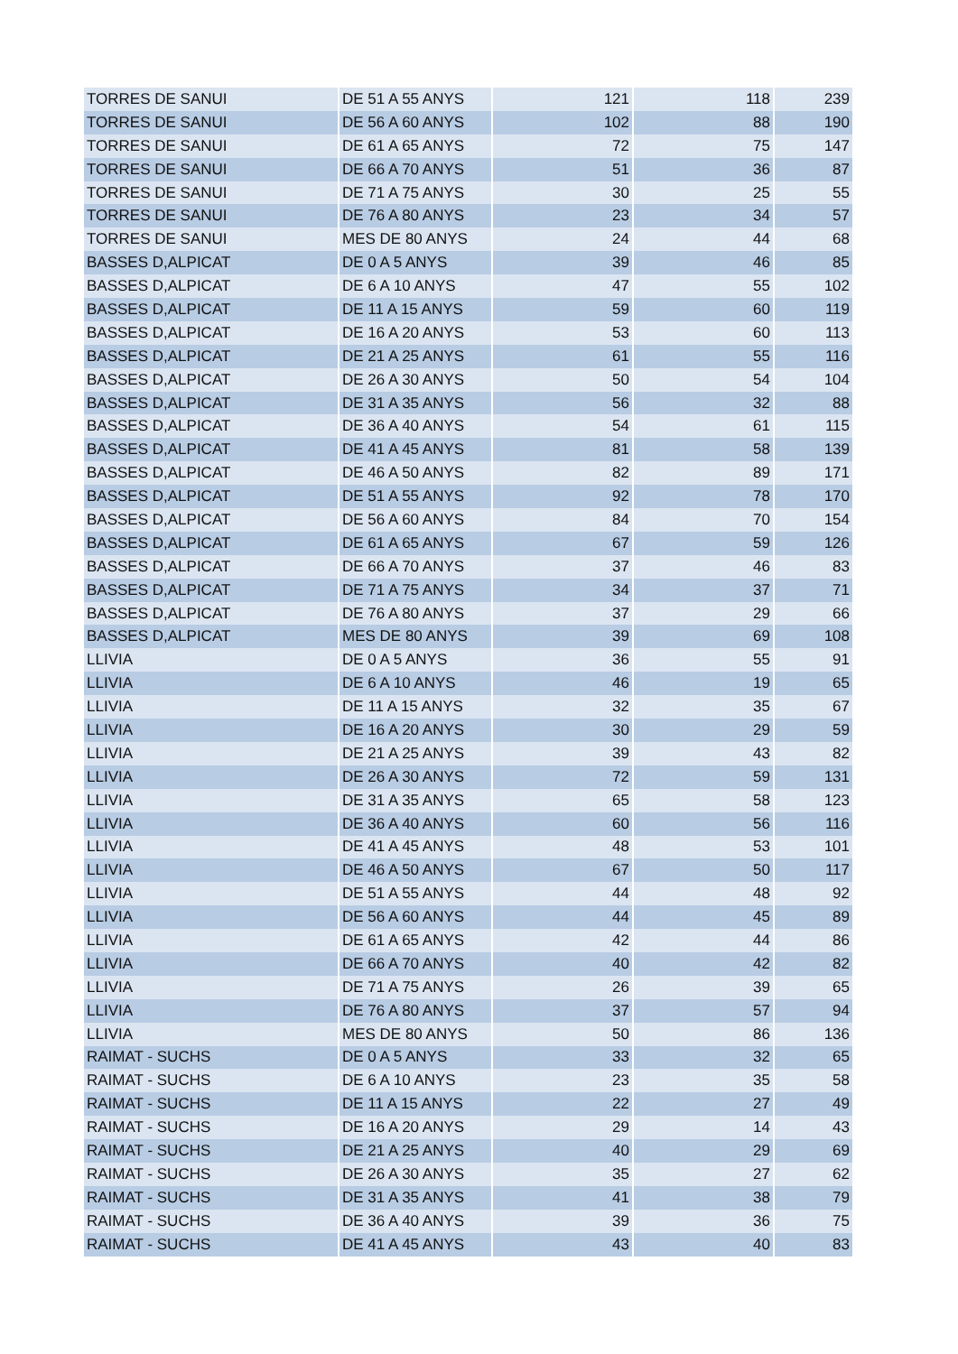| TORRES DE SANUI | DE 51 A 55 ANYS | 121 | 118 | 239 |
| TORRES DE SANUI | DE 56 A 60 ANYS | 102 | 88 | 190 |
| TORRES DE SANUI | DE 61 A 65 ANYS | 72 | 75 | 147 |
| TORRES DE SANUI | DE 66 A 70 ANYS | 51 | 36 | 87 |
| TORRES DE SANUI | DE 71 A 75 ANYS | 30 | 25 | 55 |
| TORRES DE SANUI | DE 76 A 80 ANYS | 23 | 34 | 57 |
| TORRES DE SANUI | MES DE 80 ANYS | 24 | 44 | 68 |
| BASSES D,ALPICAT | DE 0 A 5 ANYS | 39 | 46 | 85 |
| BASSES D,ALPICAT | DE 6 A 10 ANYS | 47 | 55 | 102 |
| BASSES D,ALPICAT | DE 11 A 15 ANYS | 59 | 60 | 119 |
| BASSES D,ALPICAT | DE 16 A 20 ANYS | 53 | 60 | 113 |
| BASSES D,ALPICAT | DE 21 A 25 ANYS | 61 | 55 | 116 |
| BASSES D,ALPICAT | DE 26 A 30 ANYS | 50 | 54 | 104 |
| BASSES D,ALPICAT | DE 31 A 35 ANYS | 56 | 32 | 88 |
| BASSES D,ALPICAT | DE 36 A 40 ANYS | 54 | 61 | 115 |
| BASSES D,ALPICAT | DE 41 A 45 ANYS | 81 | 58 | 139 |
| BASSES D,ALPICAT | DE 46 A 50 ANYS | 82 | 89 | 171 |
| BASSES D,ALPICAT | DE 51 A 55 ANYS | 92 | 78 | 170 |
| BASSES D,ALPICAT | DE 56 A 60 ANYS | 84 | 70 | 154 |
| BASSES D,ALPICAT | DE 61 A 65 ANYS | 67 | 59 | 126 |
| BASSES D,ALPICAT | DE 66 A 70 ANYS | 37 | 46 | 83 |
| BASSES D,ALPICAT | DE 71 A 75 ANYS | 34 | 37 | 71 |
| BASSES D,ALPICAT | DE 76 A 80 ANYS | 37 | 29 | 66 |
| BASSES D,ALPICAT | MES DE 80 ANYS | 39 | 69 | 108 |
| LLIVIA | DE 0 A 5 ANYS | 36 | 55 | 91 |
| LLIVIA | DE 6 A 10 ANYS | 46 | 19 | 65 |
| LLIVIA | DE 11 A 15 ANYS | 32 | 35 | 67 |
| LLIVIA | DE 16 A 20 ANYS | 30 | 29 | 59 |
| LLIVIA | DE 21 A 25 ANYS | 39 | 43 | 82 |
| LLIVIA | DE 26 A 30 ANYS | 72 | 59 | 131 |
| LLIVIA | DE 31 A 35 ANYS | 65 | 58 | 123 |
| LLIVIA | DE 36 A 40 ANYS | 60 | 56 | 116 |
| LLIVIA | DE 41 A 45 ANYS | 48 | 53 | 101 |
| LLIVIA | DE 46 A 50 ANYS | 67 | 50 | 117 |
| LLIVIA | DE 51 A 55 ANYS | 44 | 48 | 92 |
| LLIVIA | DE 56 A 60 ANYS | 44 | 45 | 89 |
| LLIVIA | DE 61 A 65 ANYS | 42 | 44 | 86 |
| LLIVIA | DE 66 A 70 ANYS | 40 | 42 | 82 |
| LLIVIA | DE 71 A 75 ANYS | 26 | 39 | 65 |
| LLIVIA | DE 76 A 80 ANYS | 37 | 57 | 94 |
| LLIVIA | MES DE 80 ANYS | 50 | 86 | 136 |
| RAIMAT - SUCHS | DE 0 A 5 ANYS | 33 | 32 | 65 |
| RAIMAT - SUCHS | DE 6 A 10 ANYS | 23 | 35 | 58 |
| RAIMAT - SUCHS | DE 11 A 15 ANYS | 22 | 27 | 49 |
| RAIMAT - SUCHS | DE 16 A 20 ANYS | 29 | 14 | 43 |
| RAIMAT - SUCHS | DE 21 A 25 ANYS | 40 | 29 | 69 |
| RAIMAT - SUCHS | DE 26 A 30 ANYS | 35 | 27 | 62 |
| RAIMAT - SUCHS | DE 31 A 35 ANYS | 41 | 38 | 79 |
| RAIMAT - SUCHS | DE 36 A 40 ANYS | 39 | 36 | 75 |
| RAIMAT - SUCHS | DE 41 A 45 ANYS | 43 | 40 | 83 |